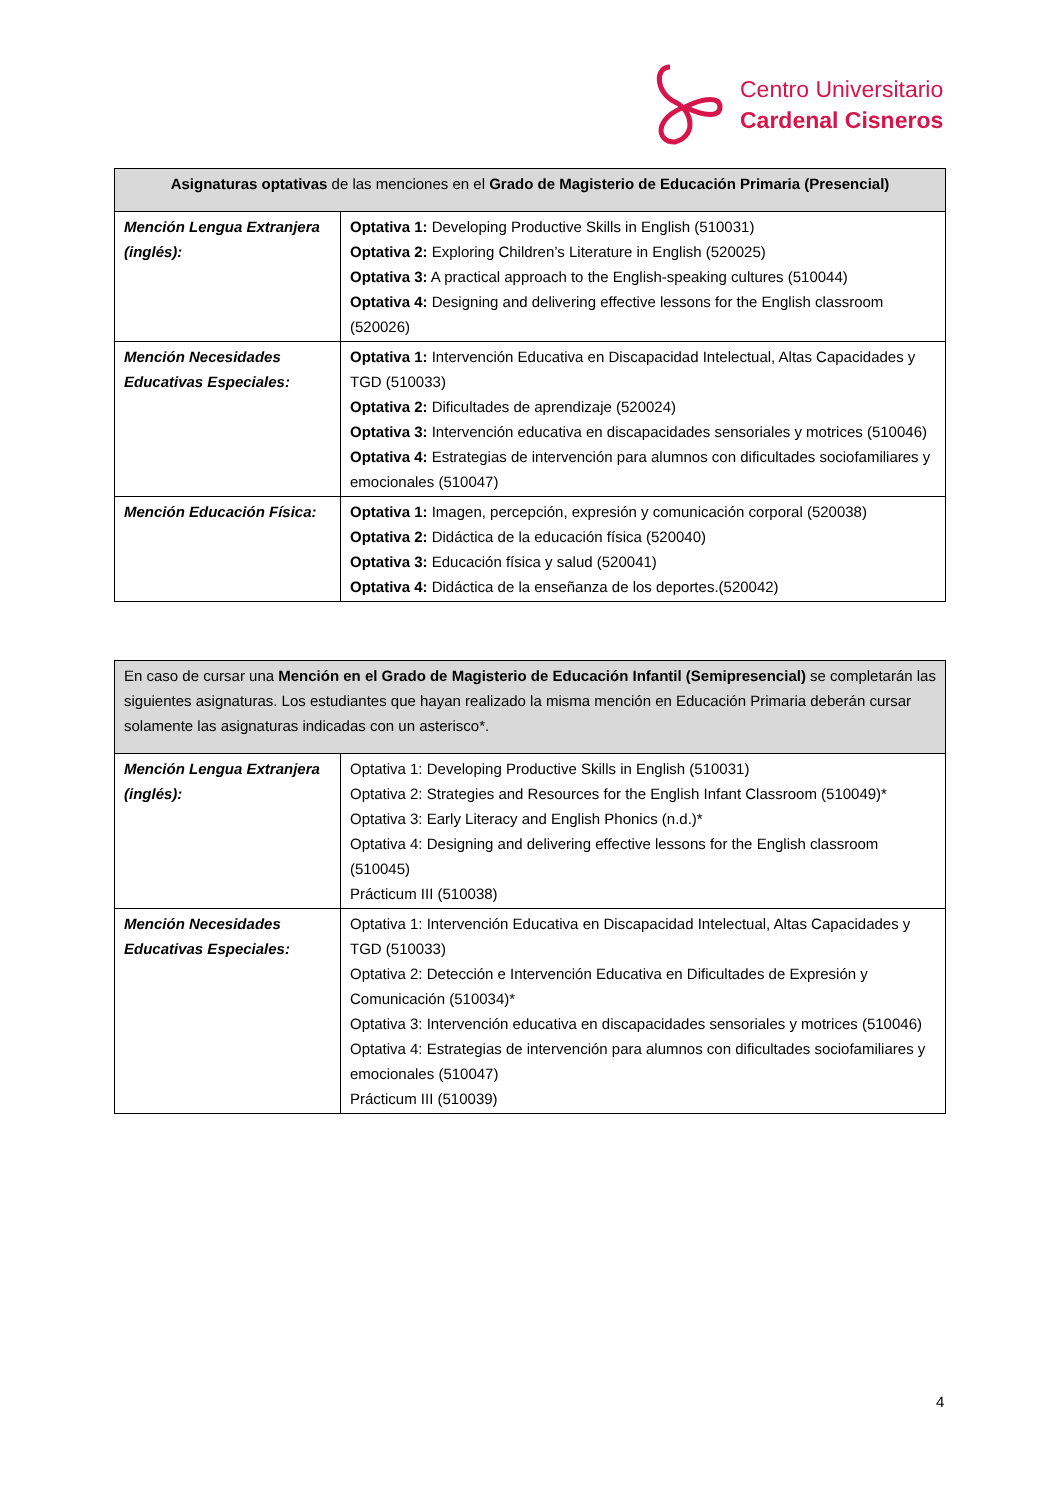Centro Universitario
Cardenal Cisneros
| Asignaturas optativas de las menciones en el Grado de Magisterio de Educación Primaria (Presencial) | |
| --- | --- |
| Mención Lengua Extranjera (inglés): | Optativa 1: Developing Productive Skills in English (510031) Optativa 2: Exploring Children’s Literature in English (520025) Optativa 3: A practical approach to the English-speaking cultures (510044) Optativa 4: Designing and delivering effective lessons for the English classroom (520026) |
| Mención Necesidades Educativas Especiales: | Optativa 1: Intervención Educativa en Discapacidad Intelectual, Altas Capacidades y TGD (510033) Optativa 2: Dificultades de aprendizaje (520024) Optativa 3: Intervención educativa en discapacidades sensoriales y motrices (510046) Optativa 4: Estrategias de intervención para alumnos con dificultades sociofamiliares y emocionales (510047) |
| Mención Educación Física: | Optativa 1: Imagen, percepción, expresión y comunicación corporal (520038) Optativa 2: Didáctica de la educación física (520040) Optativa 3: Educación física y salud (520041) Optativa 4: Didáctica de la enseñanza de los deportes.(520042) |
| En caso de cursar una Mención en el Grado de Magisterio de Educación Infantil (Semipresencial) se completarán las siguientes asignaturas. Los estudiantes que hayan realizado la misma mención en Educación Primaria deberán cursar solamente las asignaturas indicadas con un asterisco*. | |
| --- | --- |
| Mención Lengua Extranjera (inglés): | Optativa 1: Developing Productive Skills in English (510031) Optativa 2: Strategies and Resources for the English Infant Classroom (510049)* Optativa 3: Early Literacy and English Phonics (n.d.)* Optativa 4: Designing and delivering effective lessons for the English classroom (510045) Prácticum III (510038) |
| Mención Necesidades Educativas Especiales: | Optativa 1: Intervención Educativa en Discapacidad Intelectual, Altas Capacidades y TGD (510033) Optativa 2: Detección e Intervención Educativa en Dificultades de Expresión y Comunicación (510034)* Optativa 3: Intervención educativa en discapacidades sensoriales y motrices (510046) Optativa 4: Estrategias de intervención para alumnos con dificultades sociofamiliares y emocionales (510047) Prácticum III (510039) |
4